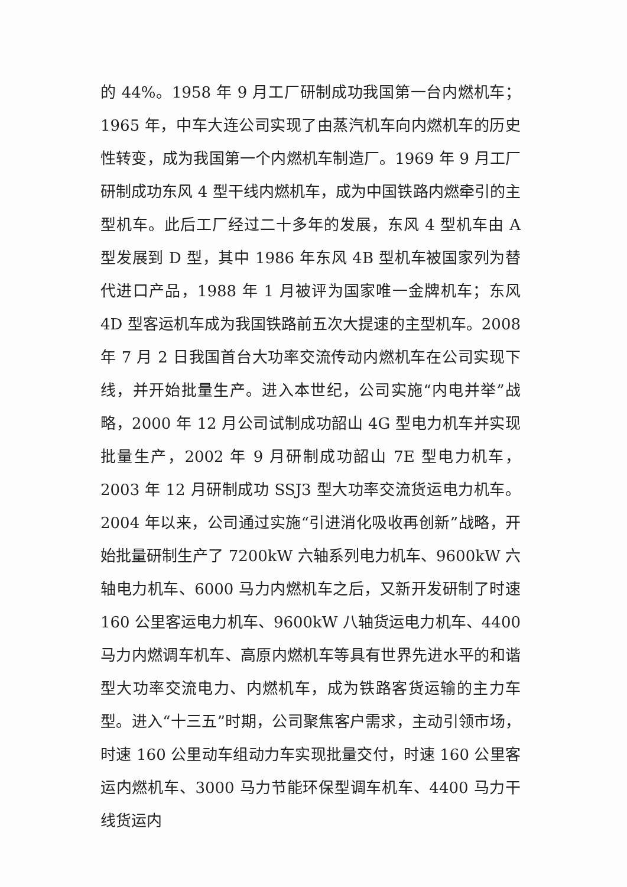的 44%。1958 年 9 月工厂研制成功我国第一台内燃机车；1965 年，中车大连公司实现了由蒸汽机车向内燃机车的历史性转变，成为我国第一个内燃机车制造厂。1969 年 9 月工厂研制成功东风 4 型干线内燃机车，成为中国铁路内燃牵引的主型机车。此后工厂经过二十多年的发展，东风 4 型机车由 A 型发展到 D 型，其中 1986 年东风 4B 型机车被国家列为替代进口产品，1988 年 1 月被评为国家唯一金牌机车；东风 4D 型客运机车成为我国铁路前五次大提速的主型机车。2008 年 7 月 2 日我国首台大功率交流传动内燃机车在公司实现下线，并开始批量生产。进入本世纪，公司实施“内电并举”战略，2000 年 12 月公司试制成功韶山 4G 型电力机车并实现批量生产，2002 年 9 月研制成功韶山 7E 型电力机车，2003 年 12 月研制成功 SSJ3 型大功率交流货运电力机车。2004 年以来，公司通过实施“引进消化吸收再创新”战略，开始批量研制生产了 7200kW 六轴系列电力机车、9600kW 六轴电力机车、6000 马力内燃机车之后，又新开发研制了时速 160 公里客运电力机车、9600kW 八轴货运电力机车、4400 马力内燃调车机车、高原内燃机车等具有世界先进水平的和谐型大功率交流电力、内燃机车，成为铁路客货运输的主力车型。进入“十三五”时期，公司聚焦客户需求，主动引领市场，时速 160 公里动车组动力车实现批量交付，时速 160 公里客运内燃机车、3000 马力节能环保型调车机车、4400 马力干线货运内